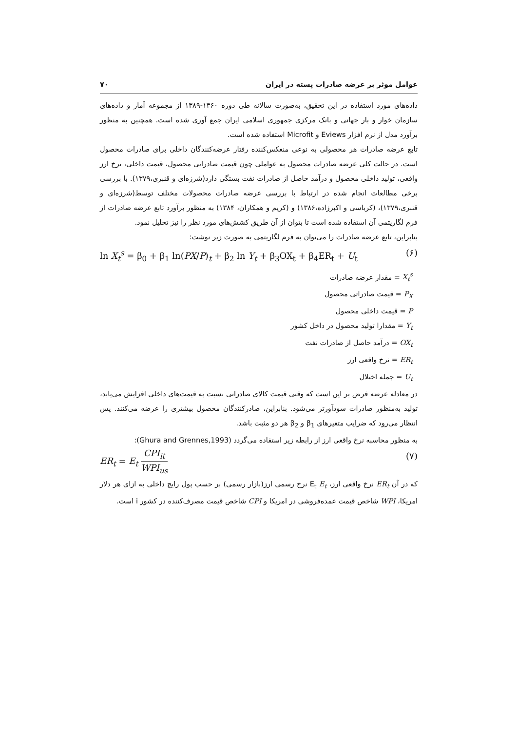عوامل موثر بر عرضه صادرات پسته در ایران ۷۰
داده‌های مورد استفاده در این تحقیق، به‌صورت سالانه طی دوره ۱۳۶۰-۱۳۸۹ از مجموعه آمار و داده‌های سازمان خوار و بار جهانی و بانک مرکزی جمهوری اسلامی ایران جمع آوری شده است. همچنین به منظور برآورد مدل از نرم افزار Eviews و Microfit استفاده شده است.
تابع عرضه صادرات هر محصولی به نوعی منعکس‌کننده رفتار عرضه‌کنندگان داخلی برای صادرات محصول است. در حالت کلی عرضه صادرات محصول به عواملی چون قیمت صادراتی محصول، قیمت داخلی، نرخ ارز واقعی، تولید داخلی محصول و درآمد حاصل از صادرات نفت بستگی دارد(شرزه‌ای و قنبری،۱۳۷۹). با بررسی برخی مطالعات انجام شده در ارتباط با بررسی عرضه صادرات محصولات مختلف توسط(شرزه‌ای و قنبری،۱۳۷۹)، (کرباسی و اکبرزاده،۱۳۸۶) و (کریم و همکاران، ۱۳۸۴) به منظور برآورد تابع عرضه صادرات از فرم لگاریتمی آن استفاده شده است تا بتوان از آن طریق کشش‌های مورد نظر را نیز تحلیل نمود.
بنابراین، تابع عرضه صادرات را می‌توان به فرم لگاریتمی به صورت زیر نوشت:
ln X<sub>t</sub><sup>s</sup> = β<sub>0</sub> + β<sub>1</sub> ln(PX/P)<sub>t</sub> + β<sub>2</sub> ln Y<sub>t</sub> + β<sub>3</sub>OX<sub>t</sub> + β<sub>4</sub>ER<sub>t</sub> + U<sub>t</sub> (۶)
X<sub>t</sub><sup>s</sup> = مقدار عرضه صادرات
P<sub>X</sub> = قیمت صادراتی محصول
P = قیمت داخلی محصول
Y<sub>t</sub> = مقدارا تولید محصول در داخل کشور
OX<sub>t</sub> = درآمد حاصل از صادرات نفت
ER<sub>t</sub> = نرخ واقعی ارز
U<sub>t</sub> = جمله اختلال
در معادله عرضه فرض بر این است که وقتی قیمت کالای صادراتی نسبت به قیمت‌های داخلی افزایش می‌یابد، تولید به‌منظور صادرات سودآورتر می‌شود. بنابراین، صادرکنندگان محصول بیشتری را عرضه می‌کنند. پس انتظار می‌رود که ضرایب متغیرهای β<sub>1</sub> و β<sub>2</sub> هر دو مثبت باشد.
به منظور محاسبه نرخ واقعی ارز از رابطه زیر استفاده می‌گردد (Ghura and Grennes,1993):
ER<sub>t</sub> = E<sub>t</sub> CPI<sub>it</sub> WPI<sub>us</sub> (۷)
که در آن ER<sub>t</sub> نرخ واقعی ارز، E<sub>t</sub> E<sub>t</sub> نرخ رسمی ارز(بازار رسمی) بر حسب پول رایج داخلی به ازای هر دلار امریکا، WPI شاخص قیمت عمده‌فروشی در امریکا و CPI شاخص قیمت مصرف‌کننده در کشور i است.